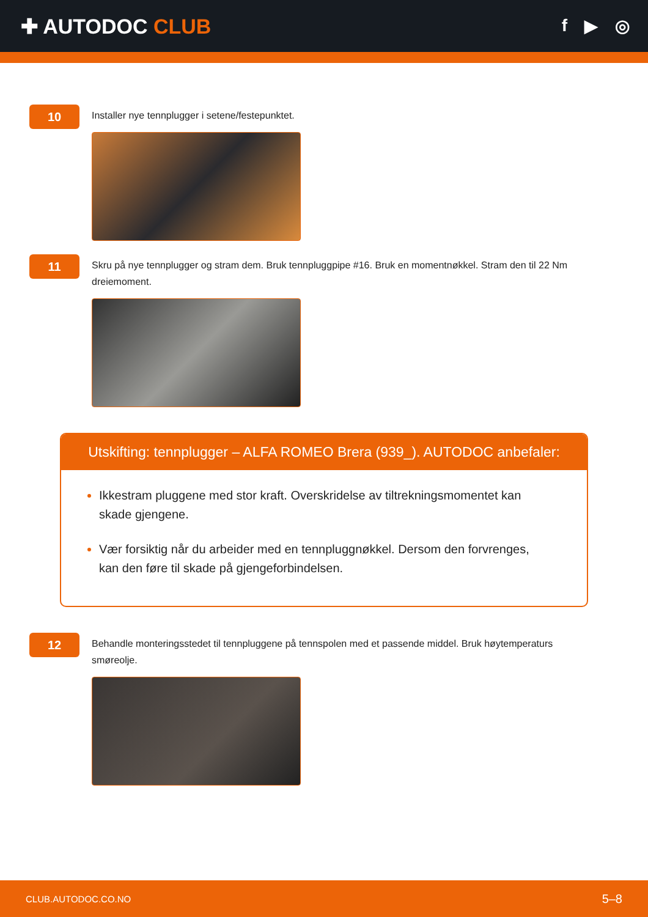✚ AUTODOC CLUB
f ▶ ◎
10
Installer nye tennplugger i setene/festepunktet.
11
Skru på nye tennplugger og stram dem. Bruk tennpluggpipe #16. Bruk en momentnøkkel. Stram den til 22 Nm dreiemoment.
Utskifting: tennplugger – ALFA ROMEO Brera (939_). AUTODOC anbefaler:
Ikkestram pluggene med stor kraft. Overskridelse av tiltrekningsmomentet kan skade gjengene.
Vær forsiktig når du arbeider med en tennpluggnøkkel. Dersom den forvrenges, kan den føre til skade på gjengeforbindelsen.
12
Behandle monteringsstedet til tennpluggene på tennspolen med et passende middel. Bruk høytemperaturs smøreolje.
CLUB.AUTODOC.CO.NO 5–8